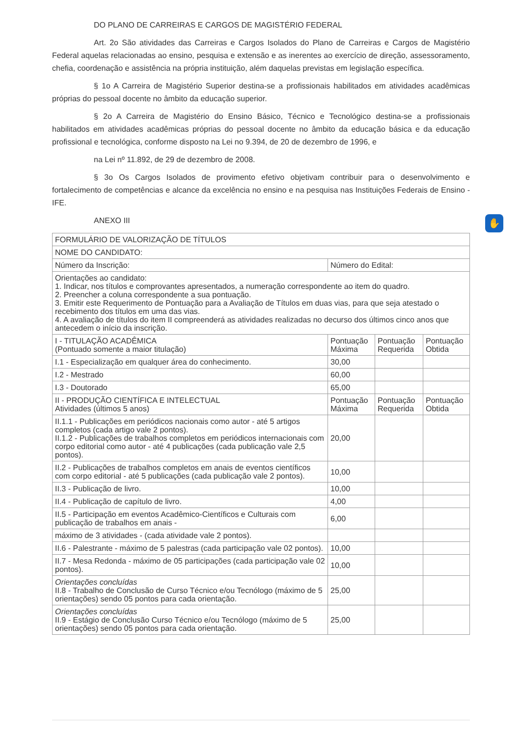✋
DO PLANO DE CARREIRAS E CARGOS DE MAGISTÉRIO FEDERAL
Art. 2o São atividades das Carreiras e Cargos Isolados do Plano de Carreiras e Cargos de Magistério Federal aquelas relacionadas ao ensino, pesquisa e extensão e as inerentes ao exercício de direção, assessoramento, chefia, coordenação e assistência na própria instituição, além daquelas previstas em legislação específica.
§ 1o A Carreira de Magistério Superior destina-se a profissionais habilitados em atividades acadêmicas próprias do pessoal docente no âmbito da educação superior.
§ 2o A Carreira de Magistério do Ensino Básico, Técnico e Tecnológico destina-se a profissionais habilitados em atividades acadêmicas próprias do pessoal docente no âmbito da educação básica e da educação profissional e tecnológica, conforme disposto na Lei no 9.394, de 20 de dezembro de 1996, e
na Lei nº 11.892, de 29 de dezembro de 2008.
§ 3o Os Cargos Isolados de provimento efetivo objetivam contribuir para o desenvolvimento e fortalecimento de competências e alcance da excelência no ensino e na pesquisa nas Instituições Federais de Ensino - IFE.
ANEXO III
| FORMULÁRIO DE VALORIZAÇÃO DE TÍTULOS | | | |
| NOME DO CANDIDATO: | | | |
| Número da Inscrição: | Número do Edital: | | |
| Orientações ao candidato: 1. Indicar, nos títulos e comprovantes apresentados, a numeração correspondente ao item do quadro. 2. Preencher a coluna correspondente a sua pontuação. 3. Emitir este Requerimento de Pontuação para a Avaliação de Títulos em duas vias, para que seja atestado o recebimento dos títulos em uma das vias. 4. A avaliação de títulos do item II compreenderá as atividades realizadas no decurso dos últimos cinco anos que antecedem o início da inscrição. | | | |
| I - TITULAÇÃO ACADÊMICA (Pontuado somente a maior titulação) | Pontuação Máxima | Pontuação Requerida | Pontuação Obtida |
| I.1 - Especialização em qualquer área do conhecimento. | 30,00 | | |
| I.2 - Mestrado | 60,00 | | |
| I.3 - Doutorado | 65,00 | | |
| II - PRODUÇÃO CIENTÍFICA E INTELECTUAL Atividades (últimos 5 anos) | Pontuação Máxima | Pontuação Requerida | Pontuação Obtida |
| II.1.1 - Publicações em periódicos nacionais como autor - até 5 artigos completos (cada artigo vale 2 pontos). II.1.2 - Publicações de trabalhos completos em periódicos internacionais com corpo editorial como autor - até 4 publicações (cada publicação vale 2,5 pontos). | 20,00 | | |
| II.2 - Publicações de trabalhos completos em anais de eventos científicos com corpo editorial - até 5 publicações (cada publicação vale 2 pontos). | 10,00 | | |
| II.3 - Publicação de livro. | 10,00 | | |
| II.4 - Publicação de capítulo de livro. | 4,00 | | |
| II.5 - Participação em eventos Acadêmico-Científicos e Culturais com publicação de trabalhos em anais - | 6,00 | | |
| máximo de 3 atividades - (cada atividade vale 2 pontos). | | | |
| II.6 - Palestrante - máximo de 5 palestras (cada participação vale 02 pontos). | 10,00 | | |
| II.7 - Mesa Redonda - máximo de 05 participações (cada participação vale 02 pontos). | 10,00 | | |
| Orientações concluídas II.8 - Trabalho de Conclusão de Curso Técnico e/ou Tecnólogo (máximo de 5 orientações) sendo 05 pontos para cada orientação. | 25,00 | | |
| Orientações concluídas II.9 - Estágio de Conclusão Curso Técnico e/ou Tecnólogo (máximo de 5 orientações) sendo 05 pontos para cada orientação. | 25,00 | | |